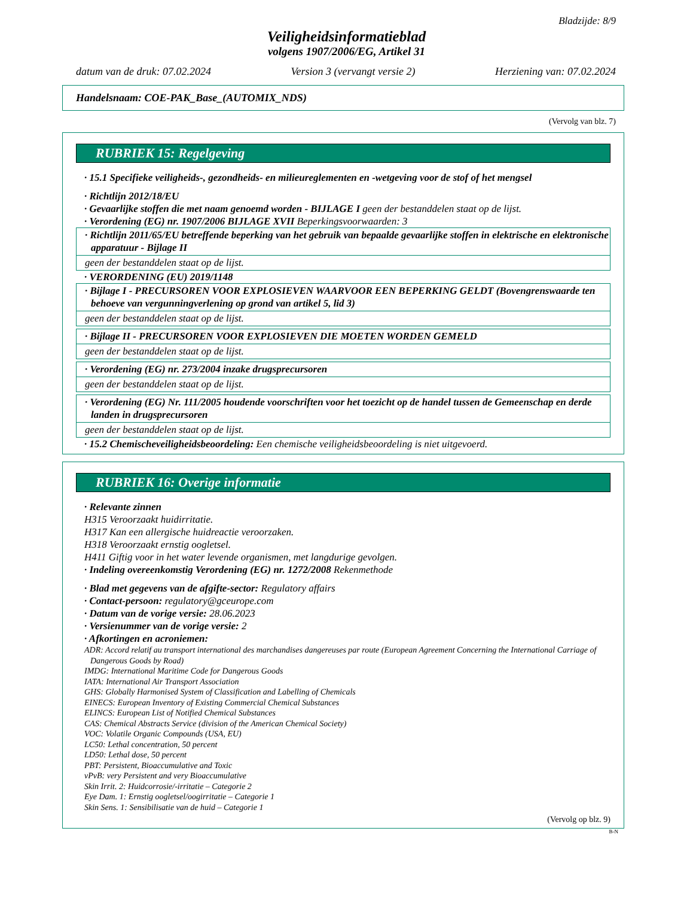Bladzijde: 8/9
Veiligheidsinformatieblad
volgens 1907/2006/EG, Artikel 31
datum van de druk: 07.02.2024 Version 3 (vervangt versie 2) Herziening van: 07.02.2024
Handelsnaam: COE-PAK_Base_(AUTOMIX_NDS)
(Vervolg van blz. 7)
RUBRIEK 15: Regelgeving
· 15.1 Specifieke veiligheids-, gezondheids- en milieureglementen en -wetgeving voor de stof of het mengsel
· Richtlijn 2012/18/EU
· Gevaarlijke stoffen die met naam genoemd worden - BIJLAGE I geen der bestanddelen staat op de lijst.
· Verordening (EG) nr. 1907/2006 BIJLAGE XVII Beperkingsvoorwaarden: 3
· Richtlijn 2011/65/EU betreffende beperking van het gebruik van bepaalde gevaarlijke stoffen in elektrische en elektronische apparatuur - Bijlage II
geen der bestanddelen staat op de lijst.
· VERORDENING (EU) 2019/1148
· Bijlage I - PRECURSOREN VOOR EXPLOSIEVEN WAARVOOR EEN BEPERKING GELDT (Bovengrenswaarde ten behoeve van vergunningverlening op grond van artikel 5, lid 3)
geen der bestanddelen staat op de lijst.
· Bijlage II - PRECURSOREN VOOR EXPLOSIEVEN DIE MOETEN WORDEN GEMELD
geen der bestanddelen staat op de lijst.
· Verordening (EG) nr. 273/2004 inzake drugsprecursoren
geen der bestanddelen staat op de lijst.
· Verordening (EG) Nr. 111/2005 houdende voorschriften voor het toezicht op de handel tussen de Gemeenschap en derde landen in drugsprecursoren
geen der bestanddelen staat op de lijst.
· 15.2 Chemischeveiligheidsbeoordeling: Een chemische veiligheidsbeoordeling is niet uitgevoerd.
RUBRIEK 16: Overige informatie
· Relevante zinnen
H315 Veroorzaakt huidirritatie.
H317 Kan een allergische huidreactie veroorzaken.
H318 Veroorzaakt ernstig oogletsel.
H411 Giftig voor in het water levende organismen, met langdurige gevolgen.
· Indeling overeenkomstig Verordening (EG) nr. 1272/2008 Rekenmethode
· Blad met gegevens van de afgifte-sector: Regulatory affairs
· Contact-persoon: regulatory@gceurope.com
· Datum van de vorige versie: 28.06.2023
· Versienummer van de vorige versie: 2
· Afkortingen en acroniemen:
ADR: Accord relatif au transport international des marchandises dangereuses par route (European Agreement Concerning the International Carriage of Dangerous Goods by Road)
IMDG: International Maritime Code for Dangerous Goods
IATA: International Air Transport Association
GHS: Globally Harmonised System of Classification and Labelling of Chemicals
EINECS: European Inventory of Existing Commercial Chemical Substances
ELINCS: European List of Notified Chemical Substances
CAS: Chemical Abstracts Service (division of the American Chemical Society)
VOC: Volatile Organic Compounds (USA, EU)
LC50: Lethal concentration, 50 percent
LD50: Lethal dose, 50 percent
PBT: Persistent, Bioaccumulative and Toxic
vPvB: very Persistent and very Bioaccumulative
Skin Irrit. 2: Huidcorrosie/-irritatie – Categorie 2
Eye Dam. 1: Ernstig oogletsel/oogirritatie – Categorie 1
Skin Sens. 1: Sensibilisatie van de huid – Categorie 1
(Vervolg op blz. 9)
B-N